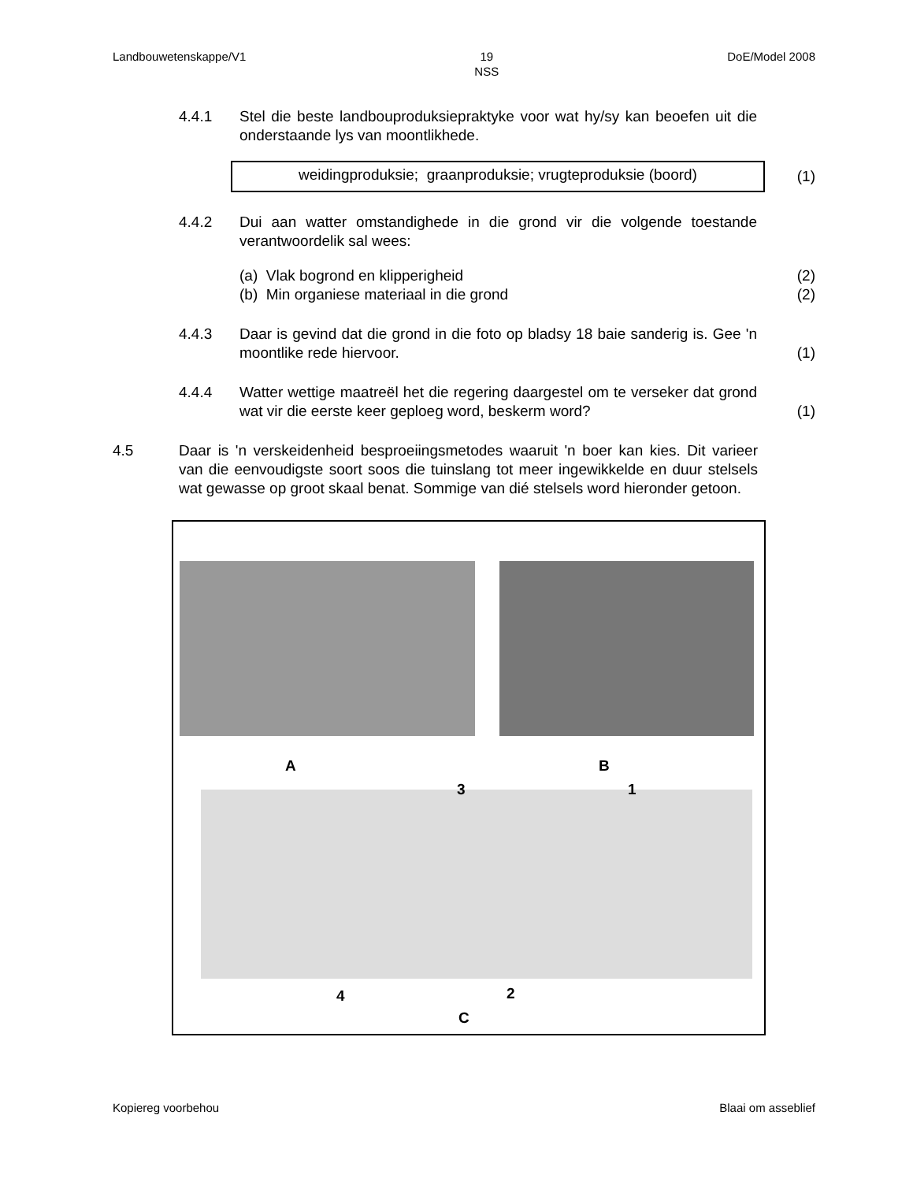Landbouwetenskappe/V1 19
NSS DoE/Model 2008
4.4.1 Stel die beste landbouproduksiepraktyke voor wat hy/sy kan beoefen uit die onderstaande lys van moontlikhede.
weidingproduksie; graanproduksie; vrugteproduksie (boord)
(1)
4.4.2 Dui aan watter omstandighede in die grond vir die volgende toestande verantwoordelik sal wees:
(a) Vlak bogrond en klipperigheid (2)
(b) Min organiese materiaal in die grond (2)
4.4.3 Daar is gevind dat die grond in die foto op bladsy 18 baie sanderig is. Gee 'n moontlike rede hiervoor.
(1)
4.4.4 Watter wettige maatreël het die regering daargestel om te verseker dat grond wat vir die eerste keer geploeg word, beskerm word?
(1)
4.5 Daar is 'n verskeidenheid besproeiingsmetodes waaruit 'n boer kan kies. Dit varieer van die eenvoudigste soort soos die tuinslang tot meer ingewikkelde en duur stelsels wat gewasse op groot skaal benat. Sommige van dié stelsels word hieronder getoon.
A B
3 1
4 2
C
Kopiereg voorbehou Blaai om asseblief